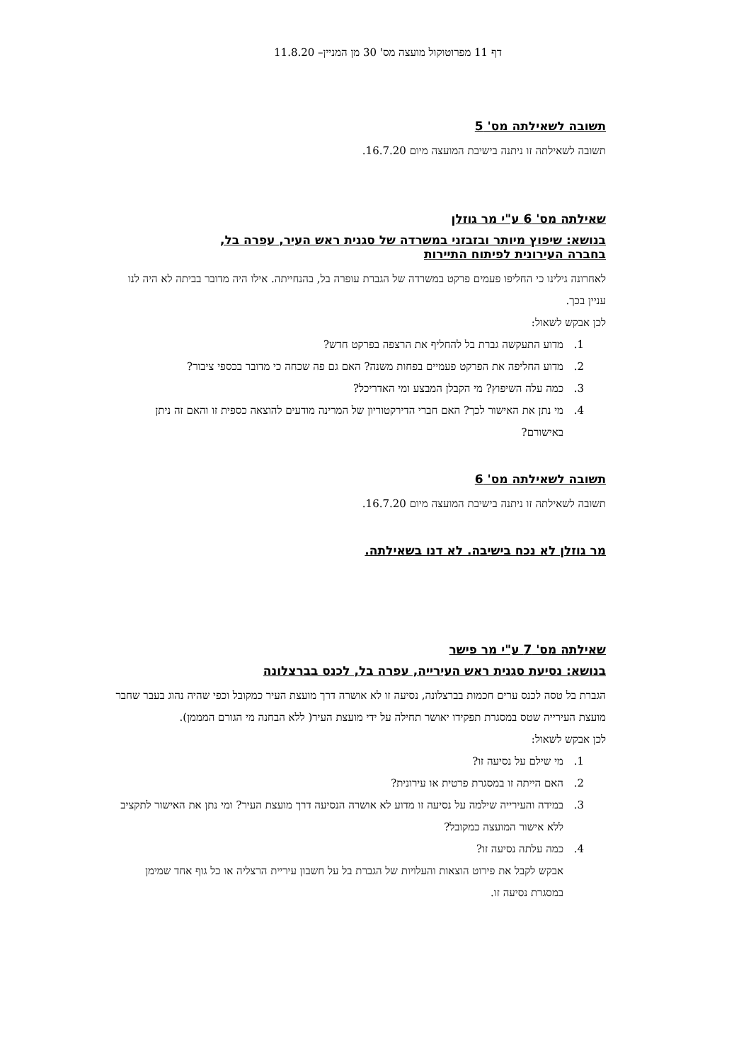דף 11 מפרוטוקול מועצה מס' 30 מן המניין– 11.8.20
תשובה לשאילתה מס' 5
תשובה לשאילתה זו ניתנה בישיבת המועצה מיום 16.7.20.
שאילתה מס' 6 ע"י מר גוזלן
בנושא: שיפוץ מיותר ובזבזני במשרדה של סגנית ראש העיר, עפרה בל,
בחברה העירונית לפיתוח התיירות
לאחרונה גילינו כי החליפו פעמים פרקט במשרדה של הגברת עופרה בל, בהנחייתה. אילו היה מדובר בביתה לא היה לנו עניין בכך.
לכן אבקש לשאול:
1. מדוע התעקשה גברת בל להחליף את הרצפה בפרקט חדש?
2. מדוע החליפה את הפרקט פעמיים בפחות משנה? האם גם פה שכחה כי מדובר בכספי ציבור?
3. כמה עלה השיפוץ? מי הקבלן המבצע ומי האדריכל?
4. מי נתן את האישור לכך? האם חברי הדירקטוריון של המרינה מודעים להוצאה כספית זו והאם זה ניתן באישורם?
תשובה לשאילתה מס' 6
תשובה לשאילתה זו ניתנה בישיבת המועצה מיום 16.7.20.
מר גוזלן לא נכח בישיבה. לא דנו בשאילתה.
שאילתה מס' 7 ע"י מר פישר
בנושא: נסיעת סגנית ראש העירייה, עפרה בל, לכנס בברצלונה
הגברת בל טסה לכנס ערים חכמות בברצלונה, נסיעה זו לא אושרה דרך מועצת העיר כמקובל וכפי שהיה נהוג בעבר שחבר מועצת העירייה שטס במסגרת תפקידו יאושר תחילה על ידי מועצת העיר( ללא הבחנה מי הגורם המממן).
לכן אבקש לשאול:
1. מי שילם על נסיעה זו?
2. האם הייתה זו במסגרת פרטית או עירונית?
3. במידה והעירייה שילמה על נסיעה זו מדוע לא אושרה הנסיעה דרך מועצת העיר? ומי נתן את האישור לתקציב ללא אישור המועצה כמקובל?
4. כמה עלתה נסיעה זו?
אבקש לקבל את פירוט הוצאות והעלויות של הגברת בל על חשבון עיריית הרצליה או כל גוף אחד שמימן במסגרת נסיעה זו.